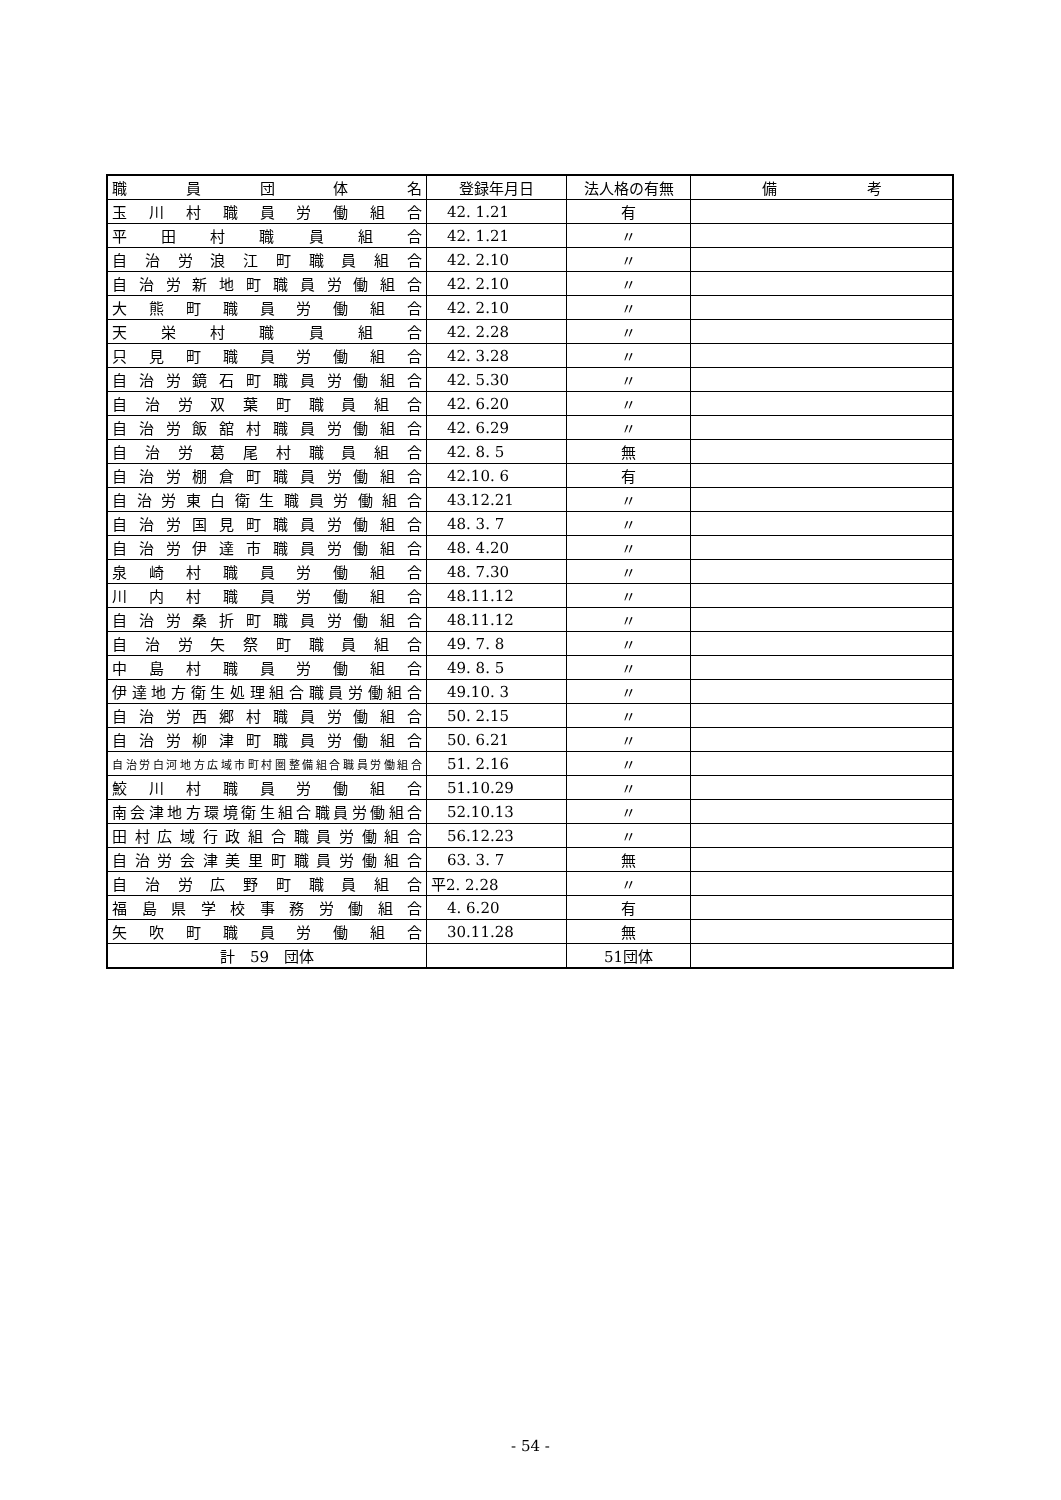| 職 員 団 体 名 | 登録年月日 | 法人格の有無 | 備 考 |
| --- | --- | --- | --- |
| 玉川村職員労働組合 | 42. 1.21 | 有 | |
| 平田村職員組合 | 42. 1.21 | 〃 | |
| 自治労浪江町職員組合 | 42. 2.10 | 〃 | |
| 自治労新地町職員労働組合 | 42. 2.10 | 〃 | |
| 大熊町職員労働組合 | 42. 2.10 | 〃 | |
| 天栄村職員組合 | 42. 2.28 | 〃 | |
| 只見町職員労働組合 | 42. 3.28 | 〃 | |
| 自治労鏡石町職員労働組合 | 42. 5.30 | 〃 | |
| 自治労双葉町職員組合 | 42. 6.20 | 〃 | |
| 自治労飯舘村職員労働組合 | 42. 6.29 | 〃 | |
| 自治労葛尾村職員組合 | 42. 8. 5 | 無 | |
| 自治労棚倉町職員労働組合 | 42.10. 6 | 有 | |
| 自治労東白衛生職員労働組合 | 43.12.21 | 〃 | |
| 自治労国見町職員労働組合 | 48. 3. 7 | 〃 | |
| 自治労伊達市職員労働組合 | 48. 4.20 | 〃 | |
| 泉崎村職員労働組合 | 48. 7.30 | 〃 | |
| 川内村職員労働組合 | 48.11.12 | 〃 | |
| 自治労桑折町職員労働組合 | 48.11.12 | 〃 | |
| 自治労矢祭町職員組合 | 49. 7. 8 | 〃 | |
| 中島村職員労働組合 | 49. 8. 5 | 〃 | |
| 伊達地方衛生処理組合職員労働組合 | 49.10. 3 | 〃 | |
| 自治労西郷村職員労働組合 | 50. 2.15 | 〃 | |
| 自治労柳津町職員労働組合 | 50. 6.21 | 〃 | |
| 自治労白河地方広域市町村圏整備組合職員労働組合 | 51. 2.16 | 〃 | |
| 鮫川村職員労働組合 | 51.10.29 | 〃 | |
| 南会津地方環境衛生組合職員労働組合 | 52.10.13 | 〃 | |
| 田村広域行政組合職員労働組合 | 56.12.23 | 〃 | |
| 自治労会津美里町職員労働組合 | 63. 3. 7 | 無 | |
| 自治労広野町職員組合 | 平2. 2.28 | 〃 | |
| 福島県学校事務労働組合 | 4. 6.20 | 有 | |
| 矢吹町職員労働組合 | 30.11.28 | 無 | |
| 計 59 団体 | | 51団体 | |
- 54 -